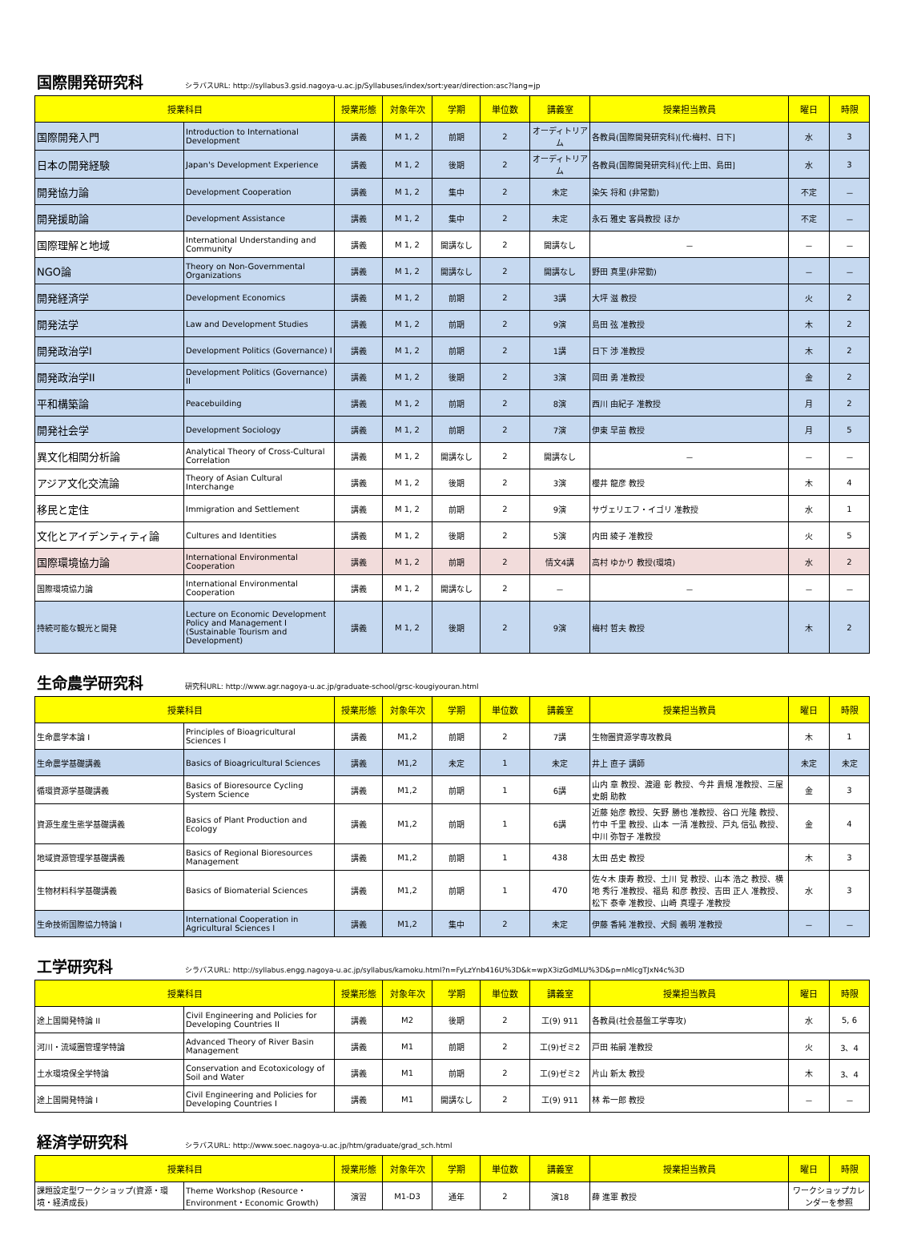国際開発研究科
シラバスURL: http://syllabus3.gsid.nagoya-u.ac.jp/Syllabuses/index/sort:year/direction:asc?lang=jp
| 授業科目 | | 授業形態 | 対象年次 | 学期 | 単位数 | 講義室 | 授業担当教員 | 曜日 | 時限 |
| --- | --- | --- | --- | --- | --- | --- | --- | --- | --- |
| 国際開発入門 | Introduction to International Development | 講義 | M 1, 2 | 前期 | 2 | オーディトリアム | 各教員(国際開発研究科)[代:梅村、日下] | 水 | 3 |
| 日本の開発経験 | Japan's Development Experience | 講義 | M 1, 2 | 後期 | 2 | オーディトリアム | 各教員(国際開発研究科)[代:上田、島田] | 水 | 3 |
| 開発協力論 | Development Cooperation | 講義 | M 1, 2 | 集中 | 2 | 未定 | 染矢 将和 (非常勤) | 不定 | － |
| 開発援助論 | Development Assistance | 講義 | M 1, 2 | 集中 | 2 | 未定 | 永石 雅史 客員教授 ほか | 不定 | － |
| 国際理解と地域 | International Understanding and Community | 講義 | M 1, 2 | 開講なし | 2 | 開講なし | － | － | － |
| NGO論 | Theory on Non-Governmental Organizations | 講義 | M 1, 2 | 開講なし | 2 | 開講なし | 野田 真里(非常勤) | － | － |
| 開発経済学 | Development Economics | 講義 | M 1, 2 | 前期 | 2 | 3講 | 大坪 滋 教授 | 火 | 2 |
| 開発法学 | Law and Development Studies | 講義 | M 1, 2 | 前期 | 2 | 9演 | 島田 弦 准教授 | 木 | 2 |
| 開発政治学I | Development Politics (Governance) I | 講義 | M 1, 2 | 前期 | 2 | 1講 | 日下 渉 准教授 | 木 | 2 |
| 開発政治学II | Development Politics (Governance) II | 講義 | M 1, 2 | 後期 | 2 | 3演 | 岡田 勇 准教授 | 金 | 2 |
| 平和構築論 | Peacebuilding | 講義 | M 1, 2 | 前期 | 2 | 8演 | 西川 由紀子 准教授 | 月 | 2 |
| 開発社会学 | Development Sociology | 講義 | M 1, 2 | 前期 | 2 | 7演 | 伊東 早苗 教授 | 月 | 5 |
| 異文化相関分析論 | Analytical Theory of Cross-Cultural Correlation | 講義 | M 1, 2 | 開講なし | 2 | 開講なし | － | － | － |
| アジア文化交流論 | Theory of Asian Cultural Interchange | 講義 | M 1, 2 | 後期 | 2 | 3演 | 櫻井 龍彦 教授 | 木 | 4 |
| 移民と定住 | Immigration and Settlement | 講義 | M 1, 2 | 前期 | 2 | 9演 | サヴェリエフ・イゴリ 准教授 | 水 | 1 |
| 文化とアイデンティティ論 | Cultures and Identities | 講義 | M 1, 2 | 後期 | 2 | 5演 | 内田 綾子 准教授 | 火 | 5 |
| 国際環境協力論 | International Environmental Cooperation | 講義 | M 1, 2 | 前期 | 2 | 情文4講 | 高村 ゆかり 教授(環境) | 水 | 2 |
| 国際環境協力論 | International Environmental Cooperation | 講義 | M 1, 2 | 開講なし | 2 | － | － | － | － |
| 持続可能な観光と開発 | Lecture on Economic Development Policy and Management I (Sustainable Tourism and Development) | 講義 | M 1, 2 | 後期 | 2 | 9演 | 梅村 哲夫 教授 | 木 | 2 |
生命農学研究科
研究科URL: http://www.agr.nagoya-u.ac.jp/graduate-school/grsc-kougiyouran.html
| 授業科目 | | 授業形態 | 対象年次 | 学期 | 単位数 | 講義室 | 授業担当教員 | 曜日 | 時限 |
| --- | --- | --- | --- | --- | --- | --- | --- | --- | --- |
| 生命農学本論 I | Principles of Bioagricultural Sciences I | 講義 | M1,2 | 前期 | 2 | 7講 | 生物圏資源学専攻教員 | 木 | 1 |
| 生命農学基礎講義 | Basics of Bioagricultural Sciences | 講義 | M1,2 | 未定 | 1 | 未定 | 井上 直子 講師 | 未定 | 未定 |
| 循環資源学基礎講義 | Basics of Bioresource Cycling System Science | 講義 | M1,2 | 前期 | 1 | 6講 | 山内 章 教授、渡邉 彰 教授、今井 貴規 准教授、三屋 史朗 助教 | 金 | 3 |
| 資源生産生態学基礎講義 | Basics of Plant Production and Ecology | 講義 | M1,2 | 前期 | 1 | 6講 | 近藤 始彦 教授、矢野 勝也 准教授、谷口 光隆 教授、竹中 千里 教授、山本 一清 准教授、戸丸 信弘 教授、中川 弥智子 准教授 | 金 | 4 |
| 地域資源管理学基礎講義 | Basics of Regional Bioresources Management | 講義 | M1,2 | 前期 | 1 | 438 | 太田 岳史 教授 | 木 | 3 |
| 生物材料科学基礎講義 | Basics of Biomaterial Sciences | 講義 | M1,2 | 前期 | 1 | 470 | 佐々木 康寿 教授、土川 覚 教授、山本 浩之 教授、横地 秀行 准教授、福島 和彦 教授、吉田 正人 准教授、松下 泰幸 准教授、山崎 真理子 准教授 | 水 | 3 |
| 生命技術国際協力特論 I | International Cooperation in Agricultural Sciences I | 講義 | M1,2 | 集中 | 2 | 未定 | 伊藤 香純 准教授、犬飼 義明 准教授 | － | － |
工学研究科
シラバスURL: http://syllabus.engg.nagoya-u.ac.jp/syllabus/kamoku.html?n=FyLzYnb416U%3D&k=wpX3izGdMLU%3D&p=nMlcgTJxN4c%3D
| 授業科目 | | 授業形態 | 対象年次 | 学期 | 単位数 | 講義室 | 授業担当教員 | 曜日 | 時限 |
| --- | --- | --- | --- | --- | --- | --- | --- | --- | --- |
| 途上国開発特論 II | Civil Engineering and Policies for Developing Countries II | 講義 | M2 | 後期 | 2 | 工(9) 911 | 各教員(社会基盤工学専攻) | 水 | 5, 6 |
| 河川・流域圏管理学特論 | Advanced Theory of River Basin Management | 講義 | M1 | 前期 | 2 | 工(9)ゼミ2 | 戸田 祐嗣 准教授 | 火 | 3、4 |
| 土水環境保全学特論 | Conservation and Ecotoxicology of Soil and Water | 講義 | M1 | 前期 | 2 | 工(9)ゼミ2 | 片山 新太 教授 | 木 | 3、4 |
| 途上国開発特論 I | Civil Engineering and Policies for Developing Countries I | 講義 | M1 | 開講なし | 2 | 工(9) 911 | 林 希一郎 教授 | － | － |
経済学研究科
シラバスURL: http://www.soec.nagoya-u.ac.jp/htm/graduate/grad_sch.html
| 授業科目 | | 授業形態 | 対象年次 | 学期 | 単位数 | 講義室 | 授業担当教員 | 曜日 | 時限 |
| --- | --- | --- | --- | --- | --- | --- | --- | --- | --- |
| 課題設定型ワークショップ(資源・環境・経済成長) | Theme Workshop (Resource・Environment・Economic Growth) | 演習 | M1-D3 | 通年 | 2 | 演18 | 薛 進軍 教授 | ワークショップカレンダーを参照 | |